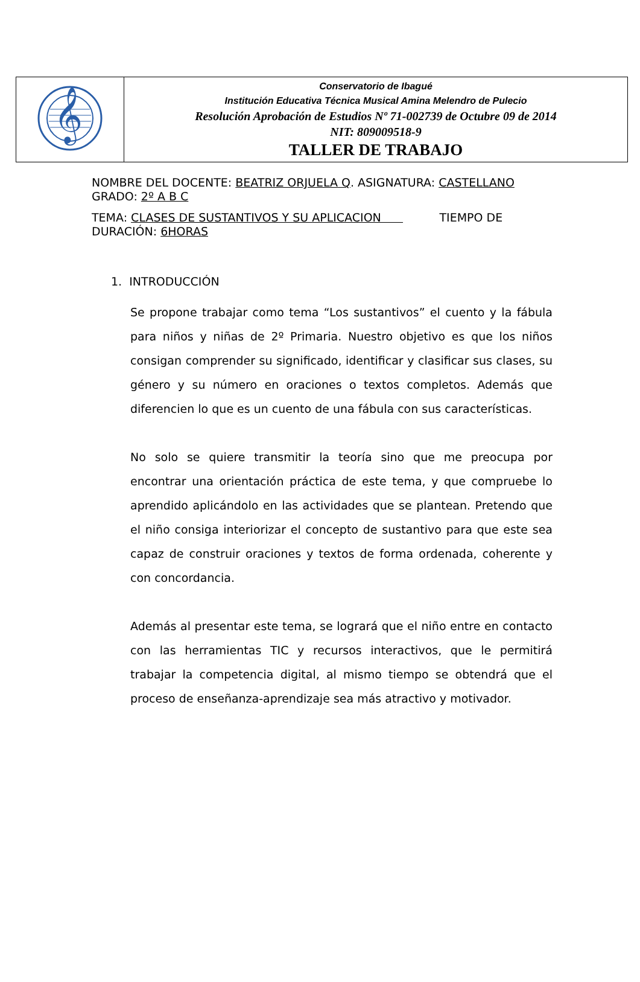| 𝄞 | Conservatorio de Ibagué Institución Educativa Técnica Musical Amina Melendro de Pulecio Resolución Aprobación de Estudios Nº 71-002739 de Octubre 09 de 2014 NIT: 809009518-9 TALLER DE TRABAJO |
NOMBRE DEL DOCENTE: BEATRIZ ORJUELA Q. ASIGNATURA: CASTELLANO GRADO: 2º A B C
TEMA: CLASES DE SUSTANTIVOS Y SU APLICACION TIEMPO DE DURACIÓN: 6HORAS
1. INTRODUCCIÓN
Se propone trabajar como tema “Los sustantivos” el cuento y la fábula para niños y niñas de 2º Primaria. Nuestro objetivo es que los niños consigan comprender su significado, identificar y clasificar sus clases, su género y su número en oraciones o textos completos. Además que diferencien lo que es un cuento de una fábula con sus características.
No solo se quiere transmitir la teoría sino que me preocupa por encontrar una orientación práctica de este tema, y que compruebe lo aprendido aplicándolo en las actividades que se plantean. Pretendo que el niño consiga interiorizar el concepto de sustantivo para que este sea capaz de construir oraciones y textos de forma ordenada, coherente y con concordancia.
Además al presentar este tema, se logrará que el niño entre en contacto con las herramientas TIC y recursos interactivos, que le permitirá trabajar la competencia digital, al mismo tiempo se obtendrá que el proceso de enseñanza-aprendizaje sea más atractivo y motivador.